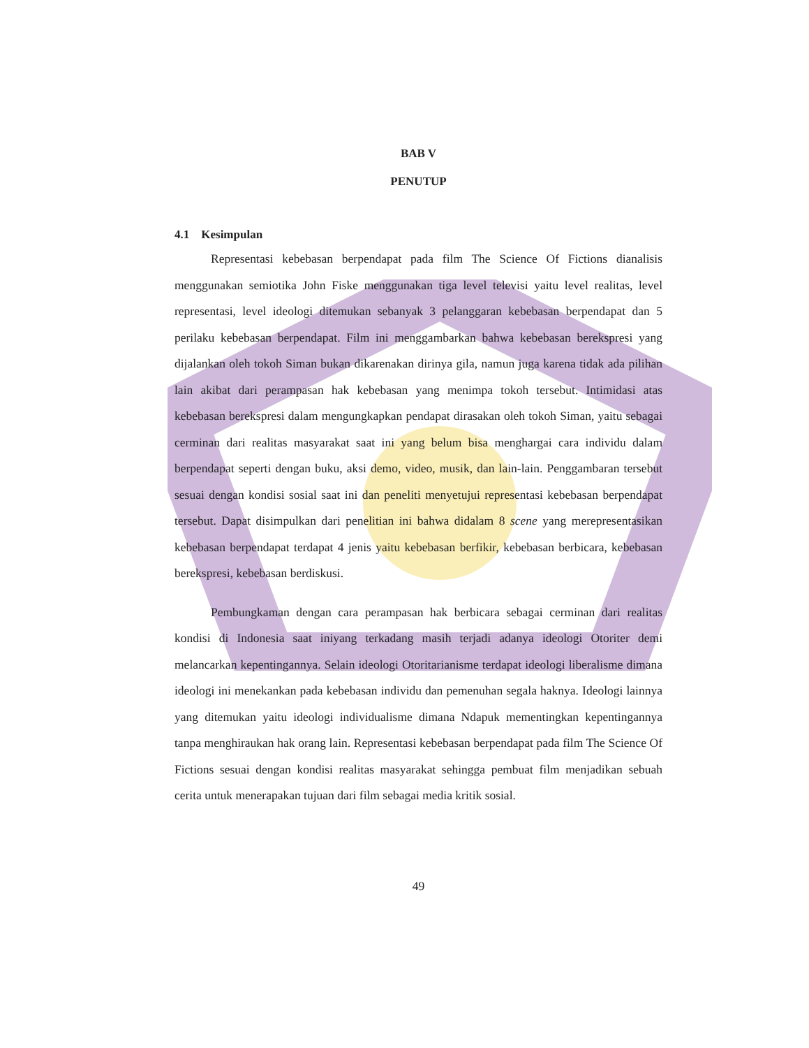BAB V
PENUTUP
4.1 Kesimpulan
Representasi kebebasan berpendapat pada film The Science Of Fictions dianalisis menggunakan semiotika John Fiske menggunakan tiga level televisi yaitu level realitas, level representasi, level ideologi ditemukan sebanyak 3 pelanggaran kebebasan berpendapat dan 5 perilaku kebebasan berpendapat. Film ini menggambarkan bahwa kebebasan berekspresi yang dijalankan oleh tokoh Siman bukan dikarenakan dirinya gila, namun juga karena tidak ada pilihan lain akibat dari perampasan hak kebebasan yang menimpa tokoh tersebut. Intimidasi atas kebebasan berekspresi dalam mengungkapkan pendapat dirasakan oleh tokoh Siman, yaitu sebagai cerminan dari realitas masyarakat saat ini yang belum bisa menghargai cara individu dalam berpendapat seperti dengan buku, aksi demo, video, musik, dan lain-lain. Penggambaran tersebut sesuai dengan kondisi sosial saat ini dan peneliti menyetujui representasi kebebasan berpendapat tersebut. Dapat disimpulkan dari penelitian ini bahwa didalam 8 scene yang merepresentasikan kebebasan berpendapat terdapat 4 jenis yaitu kebebasan berfikir, kebebasan berbicara, kebebasan berekspresi, kebebasan berdiskusi.
Pembungkaman dengan cara perampasan hak berbicara sebagai cerminan dari realitas kondisi di Indonesia saat iniyang terkadang masih terjadi adanya ideologi Otoriter demi melancarkan kepentingannya. Selain ideologi Otoritarianisme terdapat ideologi liberalisme dimana ideologi ini menekankan pada kebebasan individu dan pemenuhan segala haknya. Ideologi lainnya yang ditemukan yaitu ideologi individualisme dimana Ndapuk mementingkan kepentingannya tanpa menghiraukan hak orang lain. Representasi kebebasan berpendapat pada film The Science Of Fictions sesuai dengan kondisi realitas masyarakat sehingga pembuat film menjadikan sebuah cerita untuk menerapakan tujuan dari film sebagai media kritik sosial.
49